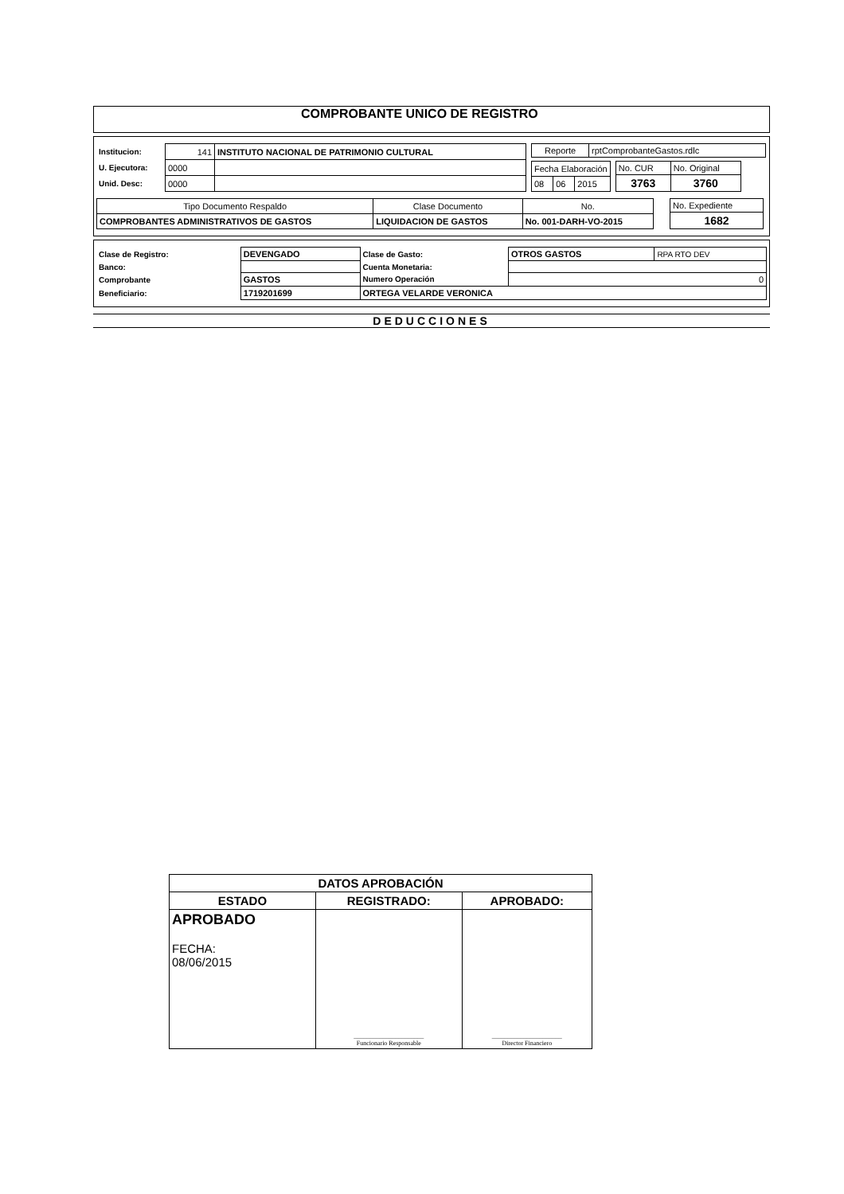COMPROBANTE UNICO DE REGISTRO
| Institucion: | 141 | INSTITUTO NACIONAL DE PATRIMONIO CULTURAL |
| U. Ejecutora: | 0000 | |
| Unid. Desc: | 0000 | |
| Reporte | rptComprobanteGastos.rdlc |
| Fecha Elaboración | | |
| 08 | 06 | 2015 |
| No. CUR | No. Original |
| 3763 | 3760 |
| Tipo Documento Respaldo | Clase Documento | No. |
| COMPROBANTES ADMINISTRATIVOS DE GASTOS | LIQUIDACION DE GASTOS | No. 001-DARH-VO-2015 |
| No. Expediente |
| 1682 |
| Clase de Registro: | DEVENGADO | Clase de Gasto: | OTROS GASTOS | RPA RTO DEV |
| Banco: | | Cuenta Monetaria: | | |
| Comprobante | GASTOS | Numero Operación | 0 | |
| Beneficiario: | 1719201699 | ORTEGA VELARDE VERONICA | | |
DEDUCCIONES
| DATOS APROBACIÓN | | |
| ESTADO | REGISTRADO: | APROBADO: |
| APROBADO FECHA: 08/06/2015 | ______________________ Funcionario Responsable | ______________________ Director Financiero |